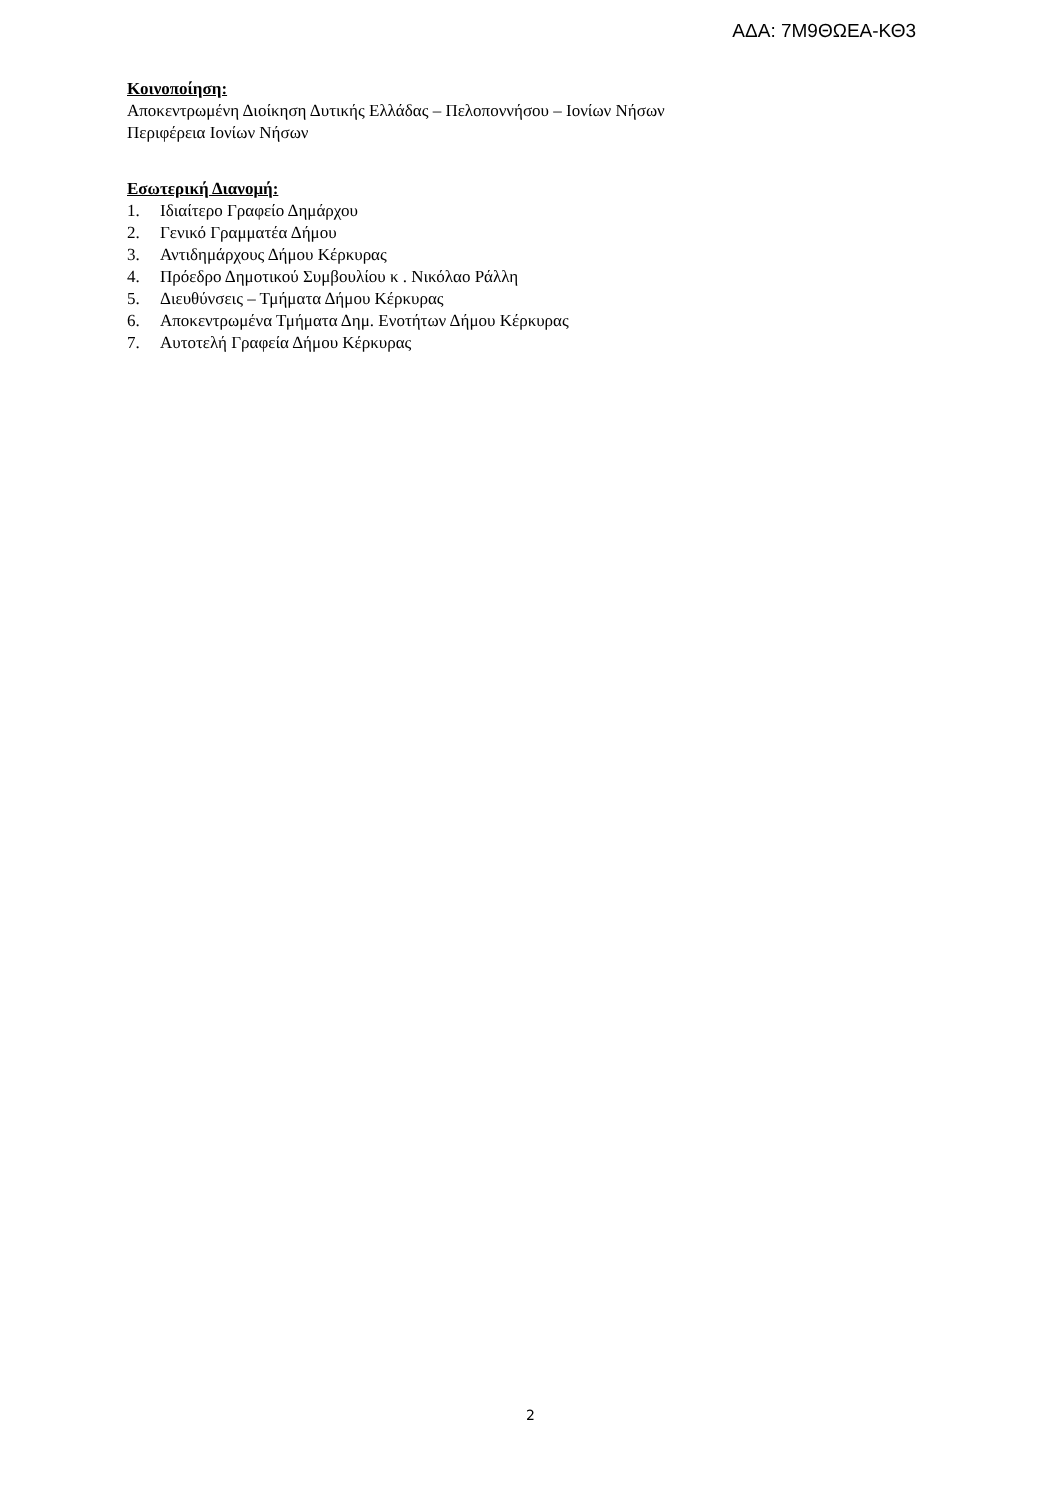ΑΔΑ: 7Μ9ΘΩΕΑ-ΚΘ3
Κοινοποίηση:
Αποκεντρωμένη Διοίκηση Δυτικής Ελλάδας – Πελοποννήσου – Ιονίων Νήσων
Περιφέρεια Ιονίων Νήσων
Εσωτερική Διανομή:
1. Ιδιαίτερο Γραφείο Δημάρχου
2. Γενικό Γραμματέα Δήμου
3. Αντιδημάρχους Δήμου Κέρκυρας
4. Πρόεδρο Δημοτικού Συμβουλίου κ . Νικόλαο Ράλλη
5. Διευθύνσεις – Τμήματα Δήμου Κέρκυρας
6. Αποκεντρωμένα Τμήματα Δημ. Ενοτήτων Δήμου Κέρκυρας
7. Αυτοτελή Γραφεία Δήμου Κέρκυρας
2